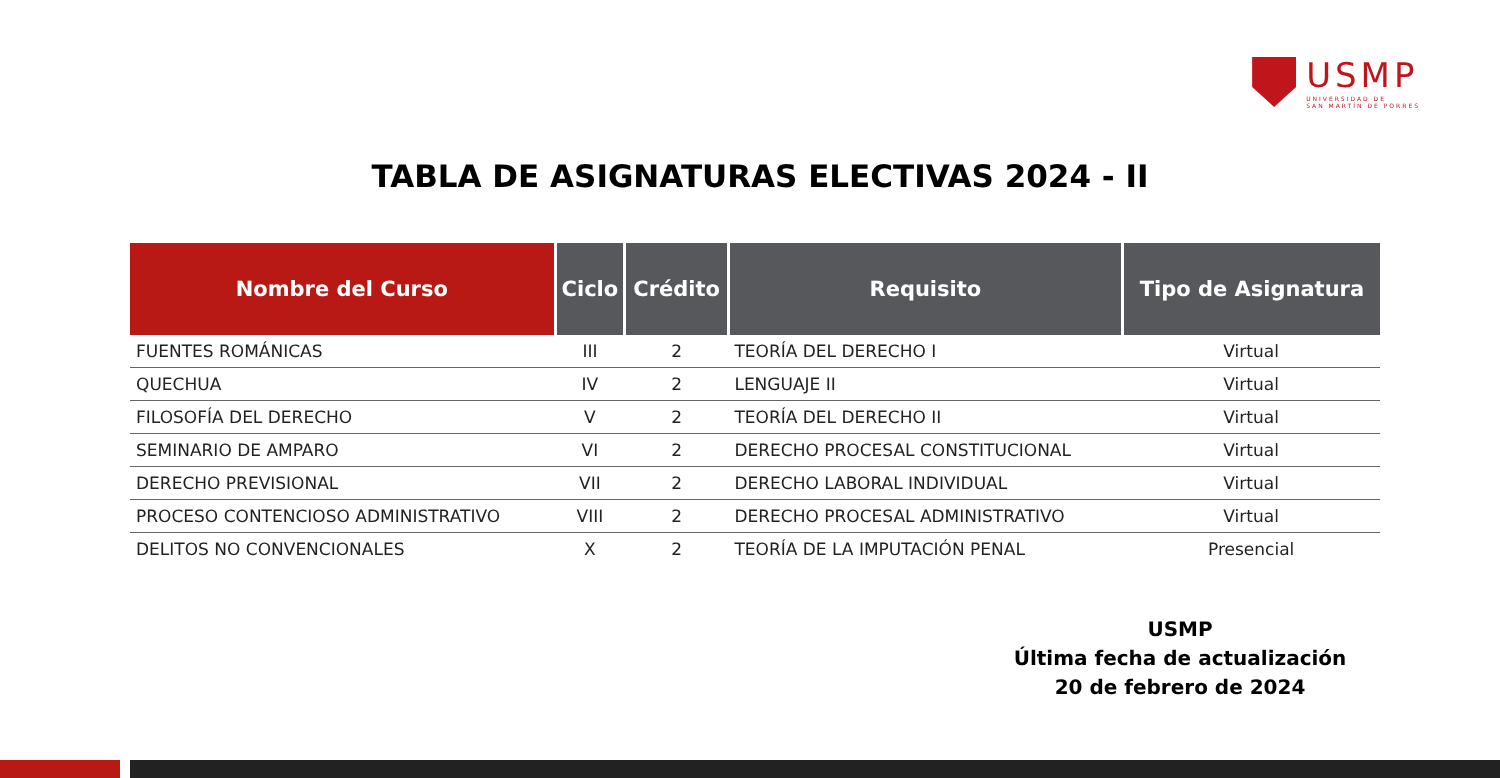USMP
UNIVERSIDAD DE
SAN MARTÍN DE PORRES
TABLA DE ASIGNATURAS ELECTIVAS 2024 - II
| Nombre del Curso | Ciclo | Crédito | Requisito | Tipo de Asignatura |
| --- | --- | --- | --- | --- |
| FUENTES ROMÁNICAS | III | 2 | TEORÍA DEL DERECHO I | Virtual |
| QUECHUA | IV | 2 | LENGUAJE II | Virtual |
| FILOSOFÍA DEL DERECHO | V | 2 | TEORÍA DEL DERECHO II | Virtual |
| SEMINARIO DE AMPARO | VI | 2 | DERECHO PROCESAL CONSTITUCIONAL | Virtual |
| DERECHO PREVISIONAL | VII | 2 | DERECHO LABORAL INDIVIDUAL | Virtual |
| PROCESO CONTENCIOSO ADMINISTRATIVO | VIII | 2 | DERECHO PROCESAL ADMINISTRATIVO | Virtual |
| DELITOS NO CONVENCIONALES | X | 2 | TEORÍA DE LA IMPUTACIÓN PENAL | Presencial |
USMP
Última fecha de actualización
20 de febrero de 2024